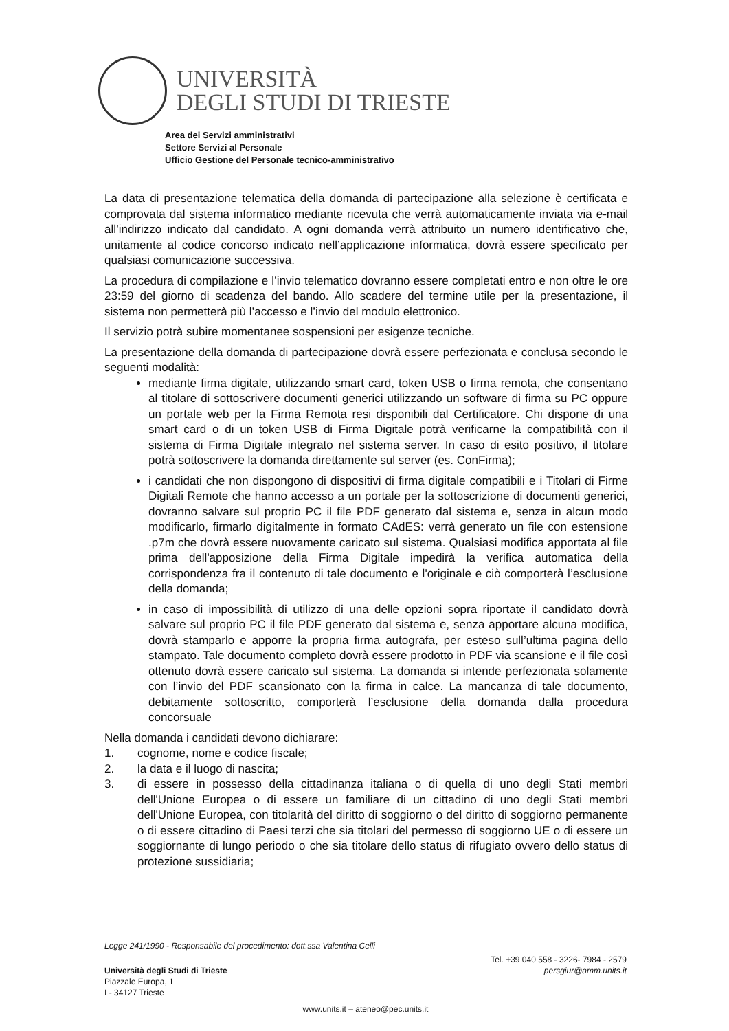UNIVERSITÀ
DEGLI STUDI DI TRIESTE
Area dei Servizi amministrativi
Settore Servizi al Personale
Ufficio Gestione del Personale tecnico-amministrativo
La data di presentazione telematica della domanda di partecipazione alla selezione è certificata e comprovata dal sistema informatico mediante ricevuta che verrà automaticamente inviata via e-mail all’indirizzo indicato dal candidato. A ogni domanda verrà attribuito un numero identificativo che, unitamente al codice concorso indicato nell’applicazione informatica, dovrà essere specificato per qualsiasi comunicazione successiva.
La procedura di compilazione e l’invio telematico dovranno essere completati entro e non oltre le ore 23:59 del giorno di scadenza del bando. Allo scadere del termine utile per la presentazione, il sistema non permetterà più l’accesso e l’invio del modulo elettronico.
Il servizio potrà subire momentanee sospensioni per esigenze tecniche.
La presentazione della domanda di partecipazione dovrà essere perfezionata e conclusa secondo le seguenti modalità:
mediante firma digitale, utilizzando smart card, token USB o firma remota, che consentano al titolare di sottoscrivere documenti generici utilizzando un software di firma su PC oppure un portale web per la Firma Remota resi disponibili dal Certificatore. Chi dispone di una smart card o di un token USB di Firma Digitale potrà verificarne la compatibilità con il sistema di Firma Digitale integrato nel sistema server. In caso di esito positivo, il titolare potrà sottoscrivere la domanda direttamente sul server (es. ConFirma);
i candidati che non dispongono di dispositivi di firma digitale compatibili e i Titolari di Firme Digitali Remote che hanno accesso a un portale per la sottoscrizione di documenti generici, dovranno salvare sul proprio PC il file PDF generato dal sistema e, senza in alcun modo modificarlo, firmarlo digitalmente in formato CAdES: verrà generato un file con estensione .p7m che dovrà essere nuovamente caricato sul sistema. Qualsiasi modifica apportata al file prima dell'apposizione della Firma Digitale impedirà la verifica automatica della corrispondenza fra il contenuto di tale documento e l'originale e ciò comporterà l’esclusione della domanda;
in caso di impossibilità di utilizzo di una delle opzioni sopra riportate il candidato dovrà salvare sul proprio PC il file PDF generato dal sistema e, senza apportare alcuna modifica, dovrà stamparlo e apporre la propria firma autografa, per esteso sull’ultima pagina dello stampato. Tale documento completo dovrà essere prodotto in PDF via scansione e il file così ottenuto dovrà essere caricato sul sistema. La domanda si intende perfezionata solamente con l’invio del PDF scansionato con la firma in calce. La mancanza di tale documento, debitamente sottoscritto, comporterà l’esclusione della domanda dalla procedura concorsuale
Nella domanda i candidati devono dichiarare:
1. cognome, nome e codice fiscale;
2. la data e il luogo di nascita;
3. di essere in possesso della cittadinanza italiana o di quella di uno degli Stati membri dell'Unione Europea o di essere un familiare di un cittadino di uno degli Stati membri dell'Unione Europea, con titolarità del diritto di soggiorno o del diritto di soggiorno permanente o di essere cittadino di Paesi terzi che sia titolari del permesso di soggiorno UE o di essere un soggiornante di lungo periodo o che sia titolare dello status di rifugiato ovvero dello status di protezione sussidiaria;
Legge 241/1990 - Responsabile del procedimento: dott.ssa Valentina Celli
Università degli Studi di Trieste
Piazzale Europa, 1
I - 34127 Trieste
Tel. +39 040 558 - 3226- 7984 - 2579
persgiur@amm.units.it
www.units.it – ateneo@pec.units.it